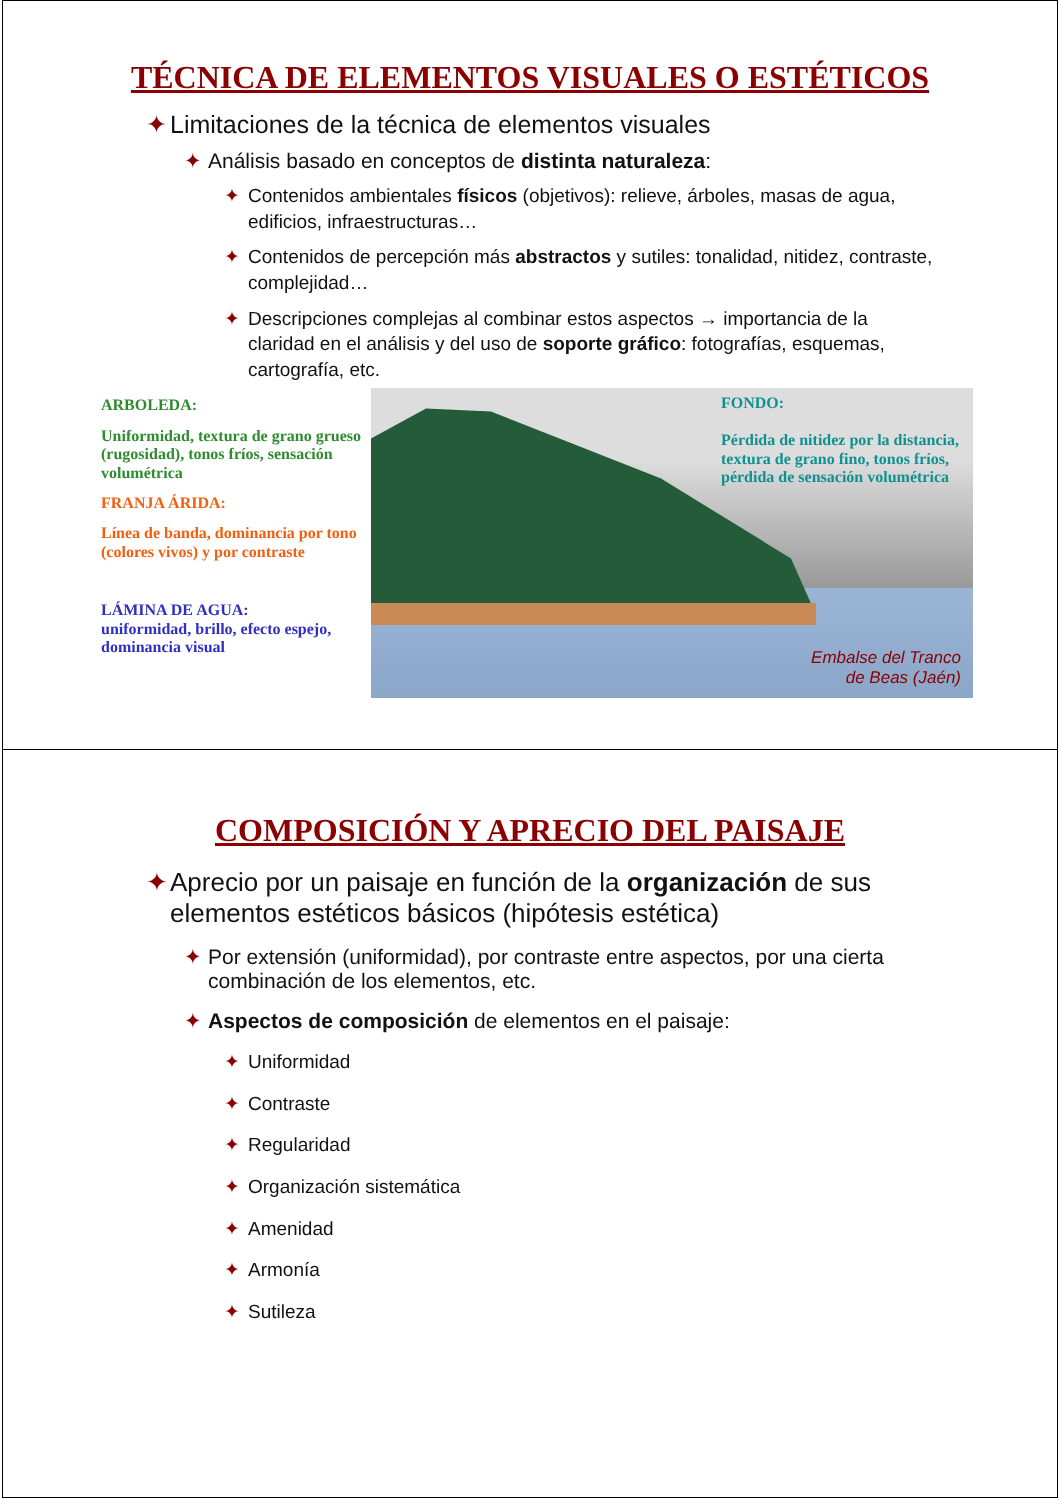TÉCNICA DE ELEMENTOS VISUALES O ESTÉTICOS
✦ Limitaciones de la técnica de elementos visuales
✦ Análisis basado en conceptos de distinta naturaleza:
✦ Contenidos ambientales físicos (objetivos): relieve, árboles, masas de agua, edificios, infraestructuras…
✦ Contenidos de percepción más abstractos y sutiles: tonalidad, nitidez, contraste, complejidad…
✦ Descripciones complejas al combinar estos aspectos → importancia de la claridad en el análisis y del uso de soporte gráfico: fotografías, esquemas, cartografía, etc.
ARBOLEDA:
Uniformidad, textura de grano grueso (rugosidad), tonos fríos, sensación volumétrica
FRANJA ÁRIDA:
Línea de banda, dominancia por tono (colores vivos) y por contraste
LÁMINA DE AGUA:
uniformidad, brillo, efecto espejo, dominancia visual
FONDO:
Pérdida de nitidez por la distancia, textura de grano fino, tonos fríos, pérdida de sensación volumétrica
Embalse del Tranco
de Beas (Jaén)
COMPOSICIÓN Y APRECIO DEL PAISAJE
✦ Aprecio por un paisaje en función de la organización de sus elementos estéticos básicos (hipótesis estética)
✦ Por extensión (uniformidad), por contraste entre aspectos, por una cierta combinación de los elementos, etc.
✦ Aspectos de composición de elementos en el paisaje:
✦ Uniformidad
✦ Contraste
✦ Regularidad
✦ Organización sistemática
✦ Amenidad
✦ Armonía
✦ Sutileza